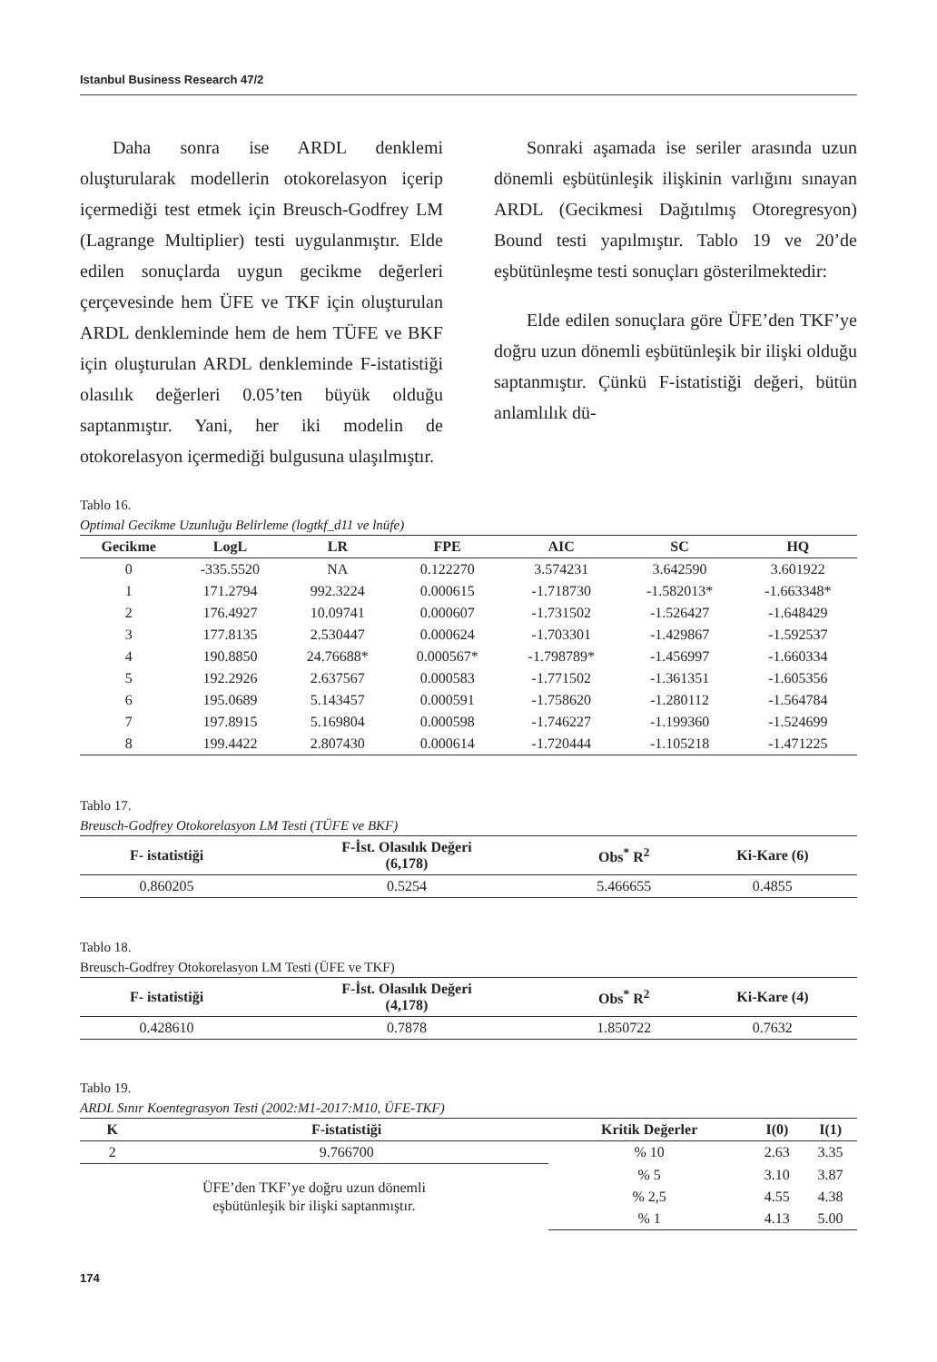Istanbul Business Research 47/2
Daha sonra ise ARDL denklemi oluşturularak modellerin otokorelasyon içerip içermediği test etmek için Breusch-Godfrey LM (Lagrange Multiplier) testi uygulanmıştır. Elde edilen sonuçlarda uygun gecikme değerleri çerçevesinde hem ÜFE ve TKF için oluşturulan ARDL denkleminde hem de hem TÜFE ve BKF için oluşturulan ARDL denkleminde F-istatistiği olasılık değerleri 0.05’ten büyük olduğu saptanmıştır. Yani, her iki modelin de otokorelasyon içermediği bulgusuna ulaşılmıştır.
Sonraki aşamada ise seriler arasında uzun dönemli eşbütünleşik ilişkinin varlığını sınayan ARDL (Gecikmesi Dağıtılmış Otoregresyon) Bound testi yapılmıştır. Tablo 19 ve 20’de eşbütünleşme testi sonuçları gösterilmektedir:
Elde edilen sonuçlara göre ÜFE’den TKF’ye doğru uzun dönemli eşbütünleşik bir ilişki olduğu saptanmıştır. Çünkü F-istatistiği değeri, bütün anlamlılık dü-
Tablo 16.
Optimal Gecikme Uzunluğu Belirleme (logtkf_d11 ve lnüfe)
| Gecikme | LogL | LR | FPE | AIC | SC | HQ |
| --- | --- | --- | --- | --- | --- | --- |
| 0 | -335.5520 | NA | 0.122270 | 3.574231 | 3.642590 | 3.601922 |
| 1 | 171.2794 | 992.3224 | 0.000615 | -1.718730 | -1.582013* | -1.663348* |
| 2 | 176.4927 | 10.09741 | 0.000607 | -1.731502 | -1.526427 | -1.648429 |
| 3 | 177.8135 | 2.530447 | 0.000624 | -1.703301 | -1.429867 | -1.592537 |
| 4 | 190.8850 | 24.76688* | 0.000567* | -1.798789* | -1.456997 | -1.660334 |
| 5 | 192.2926 | 2.637567 | 0.000583 | -1.771502 | -1.361351 | -1.605356 |
| 6 | 195.0689 | 5.143457 | 0.000591 | -1.758620 | -1.280112 | -1.564784 |
| 7 | 197.8915 | 5.169804 | 0.000598 | -1.746227 | -1.199360 | -1.524699 |
| 8 | 199.4422 | 2.807430 | 0.000614 | -1.720444 | -1.105218 | -1.471225 |
Tablo 17.
Breusch-Godfrey Otokorelasyon LM Testi (TÜFE ve BKF)
| F- istatistiği | F-İst. Olasılık Değeri (6,178) | Obs<sup>*</sup> R<sup>2</sup> | Ki-Kare (6) |
| --- | --- | --- | --- |
| 0.860205 | 0.5254 | 5.466655 | 0.4855 |
Tablo 18.
Breusch-Godfrey Otokorelasyon LM Testi (ÜFE ve TKF)
| F- istatistiği | F-İst. Olasılık Değeri (4,178) | Obs<sup>*</sup> R<sup>2</sup> | Ki-Kare (4) |
| --- | --- | --- | --- |
| 0.428610 | 0.7878 | 1.850722 | 0.7632 |
Tablo 19.
ARDL Sınır Koentegrasyon Testi (2002:M1-2017:M10, ÜFE-TKF)
| K | F-istatistiği | Kritik Değerler | I(0) | I(1) |
| --- | --- | --- | --- | --- |
| 2 | 9.766700 | % 10 | 2.63 | 3.35 |
| ÜFE’den TKF’ye doğru uzun dönemli eşbütünleşik bir ilişki saptanmıştır. | | % 5 | 3.10 | 3.87 |
| | | % 2,5 | 4.55 | 4.38 |
| | | % 1 | 4.13 | 5.00 |
174